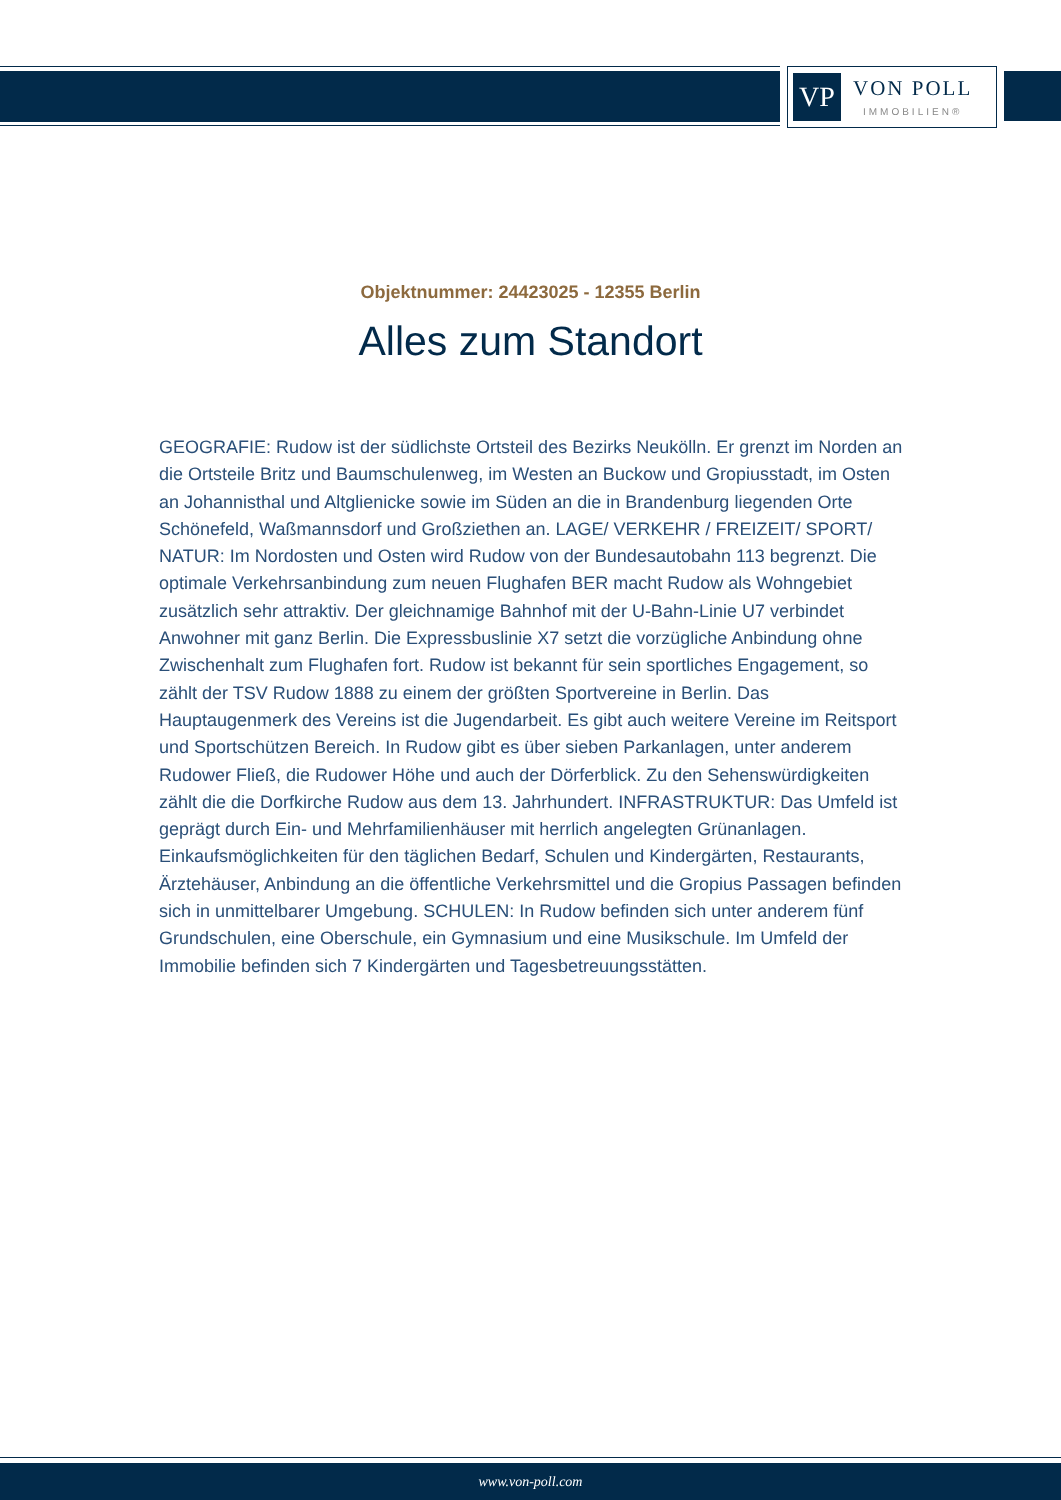VP
VON POLL
IMMOBILIEN®
Objektnummer: 24423025 - 12355 Berlin
Alles zum Standort
GEOGRAFIE: Rudow ist der südlichste Ortsteil des Bezirks Neukölln. Er grenzt im Norden an die Ortsteile Britz und Baumschulenweg, im Westen an Buckow und Gropiusstadt, im Osten an Johannisthal und Altglienicke sowie im Süden an die in Brandenburg liegenden Orte Schönefeld, Waßmannsdorf und Großziethen an. LAGE/ VERKEHR / FREIZEIT/ SPORT/ NATUR: Im Nordosten und Osten wird Rudow von der Bundesautobahn 113 begrenzt. Die optimale Verkehrsanbindung zum neuen Flughafen BER macht Rudow als Wohngebiet zusätzlich sehr attraktiv. Der gleichnamige Bahnhof mit der U-Bahn-Linie U7 verbindet Anwohner mit ganz Berlin. Die Expressbuslinie X7 setzt die vorzügliche Anbindung ohne Zwischenhalt zum Flughafen fort. Rudow ist bekannt für sein sportliches Engagement, so zählt der TSV Rudow 1888 zu einem der größten Sportvereine in Berlin. Das Hauptaugenmerk des Vereins ist die Jugendarbeit. Es gibt auch weitere Vereine im Reitsport und Sportschützen Bereich. In Rudow gibt es über sieben Parkanlagen, unter anderem Rudower Fließ, die Rudower Höhe und auch der Dörferblick. Zu den Sehenswürdigkeiten zählt die die Dorfkirche Rudow aus dem 13. Jahrhundert. INFRASTRUKTUR: Das Umfeld ist geprägt durch Ein- und Mehrfamilienhäuser mit herrlich angelegten Grünanlagen. Einkaufsmöglichkeiten für den täglichen Bedarf, Schulen und Kindergärten, Restaurants, Ärztehäuser, Anbindung an die öffentliche Verkehrsmittel und die Gropius Passagen befinden sich in unmittelbarer Umgebung. SCHULEN: In Rudow befinden sich unter anderem fünf Grundschulen, eine Oberschule, ein Gymnasium und eine Musikschule. Im Umfeld der Immobilie befinden sich 7 Kindergärten und Tagesbetreuungsstätten.
www.von-poll.com